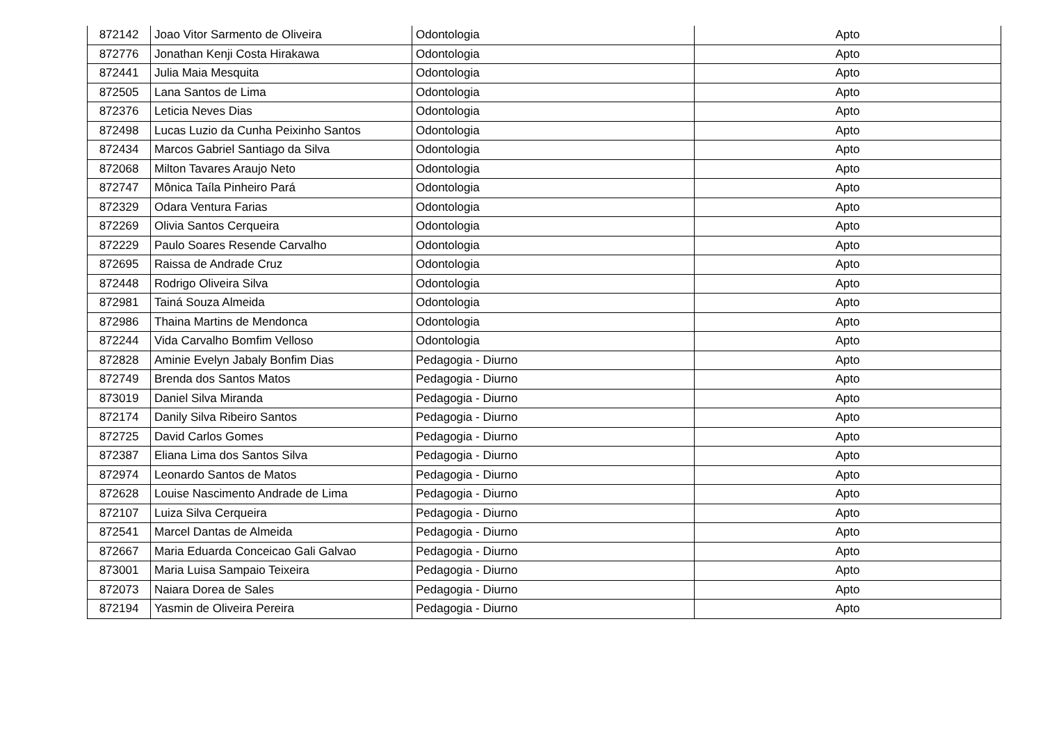| 872142 | Joao Vitor Sarmento de Oliveira | Odontologia | Apto |
| 872776 | Jonathan Kenji Costa Hirakawa | Odontologia | Apto |
| 872441 | Julia Maia Mesquita | Odontologia | Apto |
| 872505 | Lana Santos de Lima | Odontologia | Apto |
| 872376 | Leticia Neves Dias | Odontologia | Apto |
| 872498 | Lucas Luzio da Cunha Peixinho Santos | Odontologia | Apto |
| 872434 | Marcos Gabriel Santiago da Silva | Odontologia | Apto |
| 872068 | Milton Tavares Araujo Neto | Odontologia | Apto |
| 872747 | Mônica Taíla Pinheiro Pará | Odontologia | Apto |
| 872329 | Odara Ventura Farias | Odontologia | Apto |
| 872269 | Olivia Santos Cerqueira | Odontologia | Apto |
| 872229 | Paulo Soares Resende Carvalho | Odontologia | Apto |
| 872695 | Raissa de Andrade Cruz | Odontologia | Apto |
| 872448 | Rodrigo Oliveira Silva | Odontologia | Apto |
| 872981 | Tainá Souza Almeida | Odontologia | Apto |
| 872986 | Thaina Martins de Mendonca | Odontologia | Apto |
| 872244 | Vida Carvalho Bomfim Velloso | Odontologia | Apto |
| 872828 | Aminie Evelyn Jabaly Bonfim Dias | Pedagogia - Diurno | Apto |
| 872749 | Brenda dos Santos Matos | Pedagogia - Diurno | Apto |
| 873019 | Daniel Silva Miranda | Pedagogia - Diurno | Apto |
| 872174 | Danily Silva Ribeiro Santos | Pedagogia - Diurno | Apto |
| 872725 | David Carlos Gomes | Pedagogia - Diurno | Apto |
| 872387 | Eliana Lima dos Santos Silva | Pedagogia - Diurno | Apto |
| 872974 | Leonardo Santos de Matos | Pedagogia - Diurno | Apto |
| 872628 | Louise Nascimento Andrade de Lima | Pedagogia - Diurno | Apto |
| 872107 | Luiza Silva Cerqueira | Pedagogia - Diurno | Apto |
| 872541 | Marcel Dantas de Almeida | Pedagogia - Diurno | Apto |
| 872667 | Maria Eduarda Conceicao Gali Galvao | Pedagogia - Diurno | Apto |
| 873001 | Maria Luisa Sampaio Teixeira | Pedagogia - Diurno | Apto |
| 872073 | Naiara Dorea de Sales | Pedagogia - Diurno | Apto |
| 872194 | Yasmin de Oliveira Pereira | Pedagogia - Diurno | Apto |